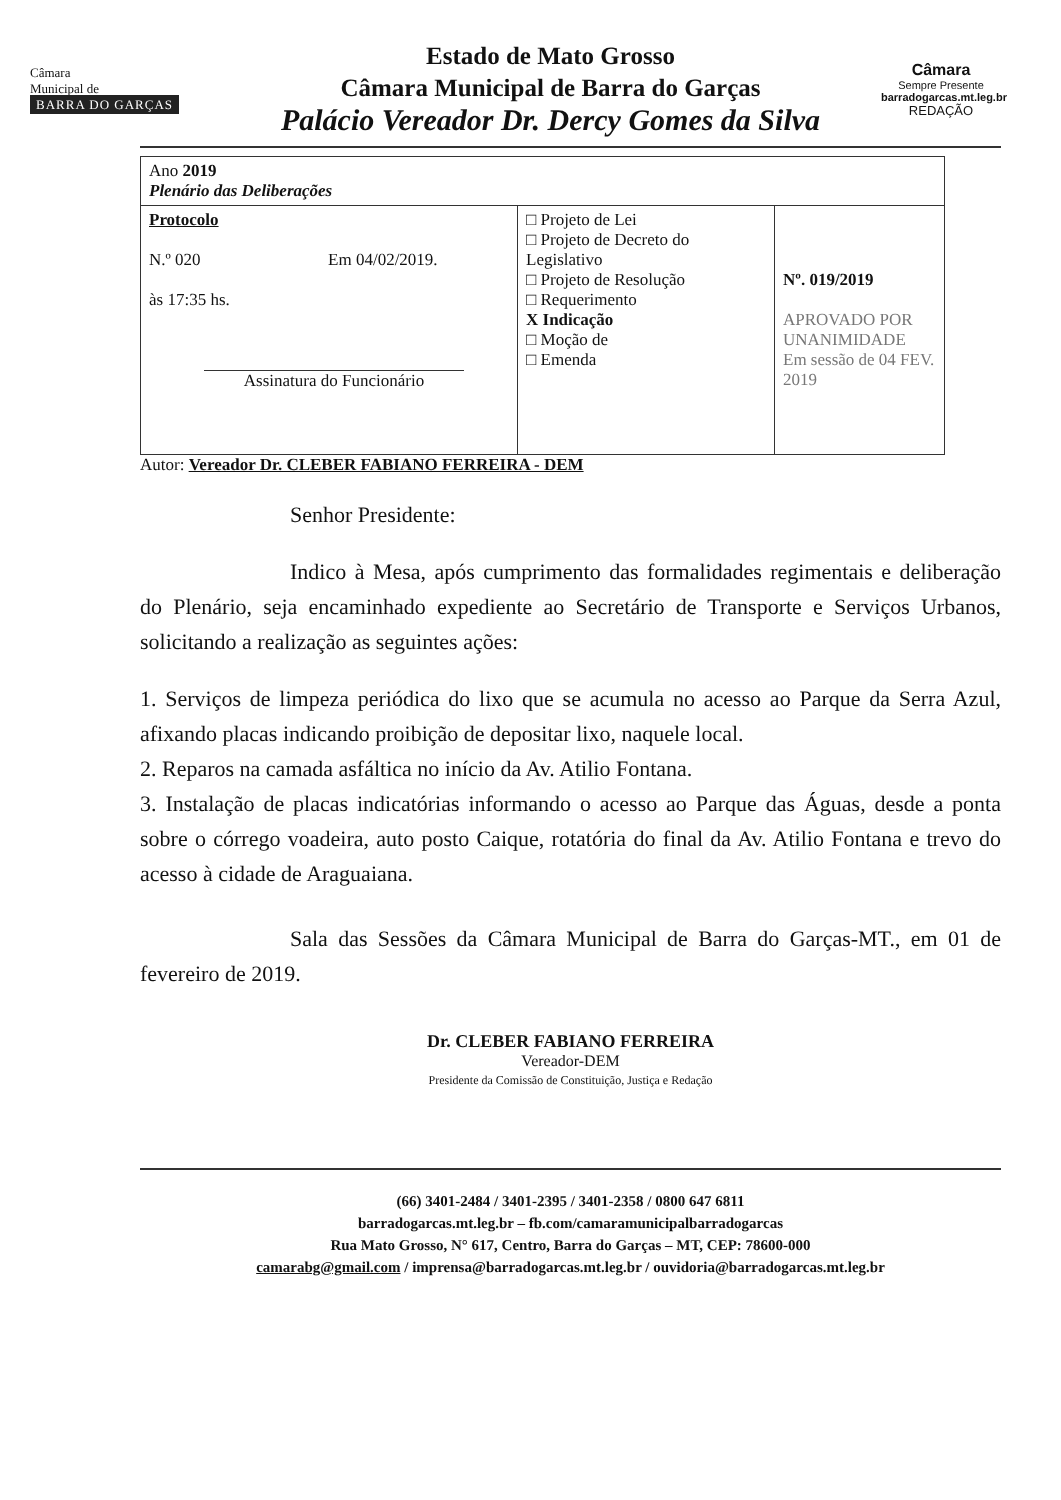Câmara
Municipal de
BARRA DO GARÇAS
Estado de Mato Grosso
Câmara Municipal de Barra do Garças
Palácio Vereador Dr. Dercy Gomes da Silva
Câmara
Sempre Presente
barradogarcas.mt.leg.br
REDAÇÃO
| Ano 2019 Plenário das Deliberações | | |
| Protocolo N.º 020 Em 04/02/2019. às 17:35 hs. Assinatura do Funcionário | □ Projeto de Lei □ Projeto de Decreto do Legislativo □ Projeto de Resolução □ Requerimento X Indicação □ Moção de □ Emenda | Nº. 019/2019 APROVADO POR UNANIMIDADE Em sessão de 04 FEV. 2019 |
Autor: Vereador Dr. CLEBER FABIANO FERREIRA - DEM
Senhor Presidente:
Indico à Mesa, após cumprimento das formalidades regimentais e deliberação do Plenário, seja encaminhado expediente ao Secretário de Transporte e Serviços Urbanos, solicitando a realização as seguintes ações:
1. Serviços de limpeza periódica do lixo que se acumula no acesso ao Parque da Serra Azul, afixando placas indicando proibição de depositar lixo, naquele local.
2. Reparos na camada asfáltica no início da Av. Atilio Fontana.
3. Instalação de placas indicatórias informando o acesso ao Parque das Águas, desde a ponta sobre o córrego voadeira, auto posto Caique, rotatória do final da Av. Atilio Fontana e trevo do acesso à cidade de Araguaiana.
Sala das Sessões da Câmara Municipal de Barra do Garças-MT., em 01 de fevereiro de 2019.
Dr. CLEBER FABIANO FERREIRA
Vereador-DEM
Presidente da Comissão de Constituição, Justiça e Redação
(66) 3401-2484 / 3401-2395 / 3401-2358 / 0800 647 6811
barradogarcas.mt.leg.br – fb.com/camaramunicipalbarradogarcas
Rua Mato Grosso, N° 617, Centro, Barra do Garças – MT, CEP: 78600-000
camarabg@gmail.com / imprensa@barradogarcas.mt.leg.br / ouvidoria@barradogarcas.mt.leg.br